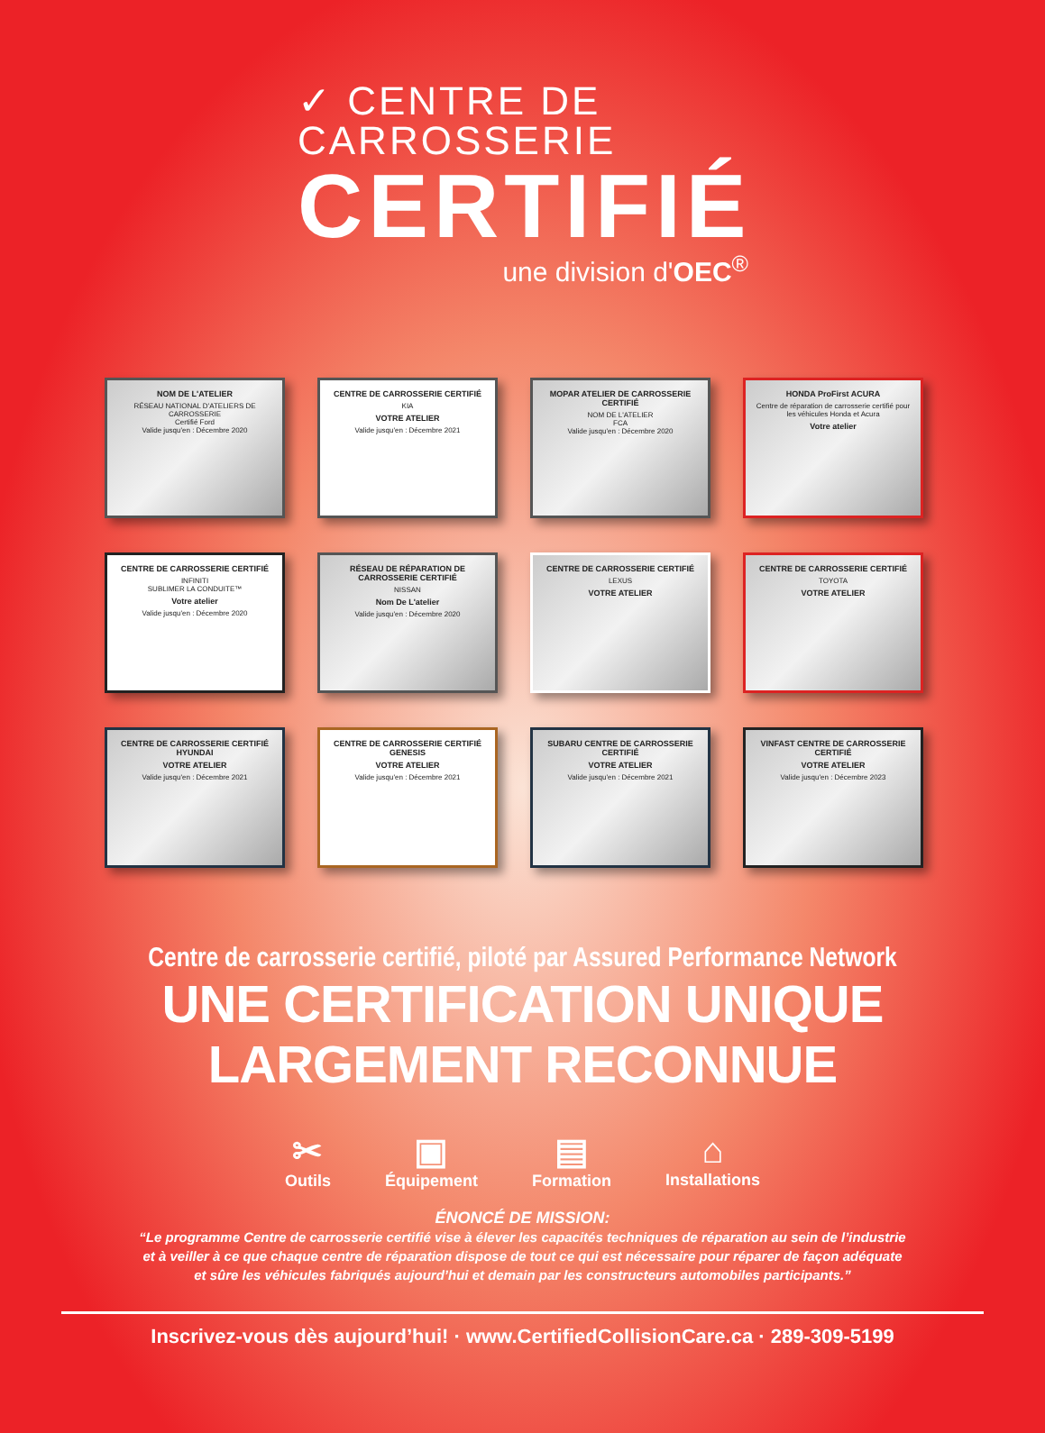✓ CENTRE DE
CARROSSERIE
CERTIFIÉ
une division d'OEC<sup>®</sup>
NOM DE L'ATELIER
RÉSEAU NATIONAL D'ATELIERS DE CARROSSERIE
Certifié Ford
Valide jusqu'en : Décembre 2020
CENTRE DE CARROSSERIE CERTIFIÉ
KIA
VOTRE ATELIER
Valide jusqu'en : Décembre 2021
MOPAR ATELIER DE CARROSSERIE CERTIFIÉ
NOM DE L'ATELIER
FCA
Valide jusqu'en : Décembre 2020
HONDA ProFirst ACURA
Centre de réparation de carrosserie certifié pour les véhicules Honda et Acura
Votre atelier
CENTRE DE CARROSSERIE CERTIFIÉ
INFINITI
SUBLIMER LA CONDUITE™
Votre atelier
Valide jusqu'en : Décembre 2020
RÉSEAU DE RÉPARATION DE CARROSSERIE CERTIFIÉ
NISSAN
Nom De L'atelier
Valide jusqu'en : Décembre 2020
CENTRE DE CARROSSERIE CERTIFIÉ
LEXUS
VOTRE ATELIER
CENTRE DE CARROSSERIE CERTIFIÉ
TOYOTA
VOTRE ATELIER
CENTRE DE CARROSSERIE CERTIFIÉ HYUNDAI
VOTRE ATELIER
Valide jusqu'en : Décembre 2021
CENTRE DE CARROSSERIE CERTIFIÉ GENESIS
VOTRE ATELIER
Valide jusqu'en : Décembre 2021
SUBARU CENTRE DE CARROSSERIE CERTIFIÉ
VOTRE ATELIER
Valide jusqu'en : Décembre 2021
VINFAST CENTRE DE CARROSSERIE CERTIFIÉ
VOTRE ATELIER
Valide jusqu'en : Décembre 2023
Centre de carrosserie certifié, piloté par Assured Performance Network
UNE CERTIFICATION UNIQUE LARGEMENT RECONNUE
✂
Outils
▣
Équipement
▤
Formation
⌂
Installations
ÉNONCÉ DE MISSION:
“Le programme Centre de carrosserie certifié vise à élever les capacités techniques de réparation au sein de l’industrie
et à veiller à ce que chaque centre de réparation dispose de tout ce qui est nécessaire pour réparer de façon adéquate
et sûre les véhicules fabriqués aujourd’hui et demain par les constructeurs automobiles participants.”
Inscrivez-vous dès aujourd’hui! · www.CertifiedCollisionCare.ca · 289-309-5199